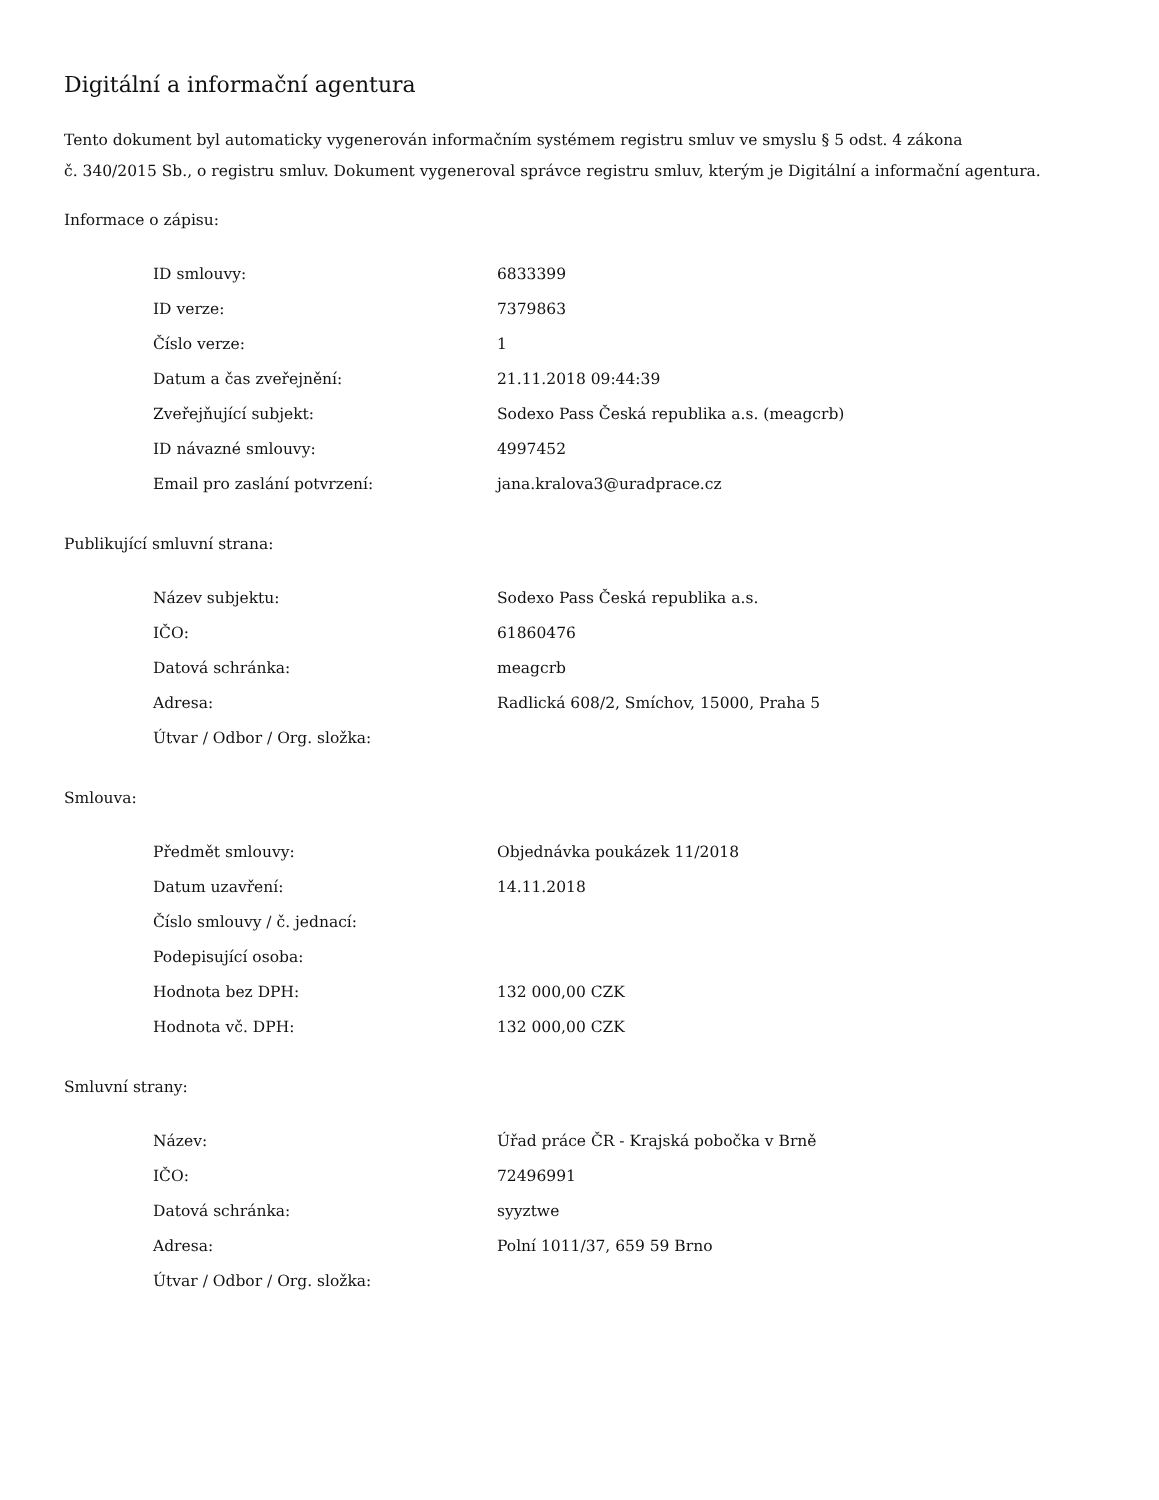Digitální a informační agentura
Tento dokument byl automaticky vygenerován informačním systémem registru smluv ve smyslu § 5 odst. 4 zákona
č. 340/2015 Sb., o registru smluv. Dokument vygeneroval správce registru smluv, kterým je Digitální a informační agentura.
Informace o zápisu:
| ID smlouvy: | 6833399 |
| ID verze: | 7379863 |
| Číslo verze: | 1 |
| Datum a čas zveřejnění: | 21.11.2018 09:44:39 |
| Zveřejňující subjekt: | Sodexo Pass Česká republika a.s. (meagcrb) |
| ID návazné smlouvy: | 4997452 |
| Email pro zaslání potvrzení: | jana.kralova3@uradprace.cz |
Publikující smluvní strana:
| Název subjektu: | Sodexo Pass Česká republika a.s. |
| IČO: | 61860476 |
| Datová schránka: | meagcrb |
| Adresa: | Radlická 608/2, Smíchov, 15000, Praha 5 |
| Útvar / Odbor / Org. složka: | |
Smlouva:
| Předmět smlouvy: | Objednávka poukázek 11/2018 |
| Datum uzavření: | 14.11.2018 |
| Číslo smlouvy / č. jednací: | |
| Podepisující osoba: | |
| Hodnota bez DPH: | 132 000,00 CZK |
| Hodnota vč. DPH: | 132 000,00 CZK |
Smluvní strany:
| Název: | Úřad práce ČR - Krajská pobočka v Brně |
| IČO: | 72496991 |
| Datová schránka: | syyztwe |
| Adresa: | Polní 1011/37, 659 59 Brno |
| Útvar / Odbor / Org. složka: | |